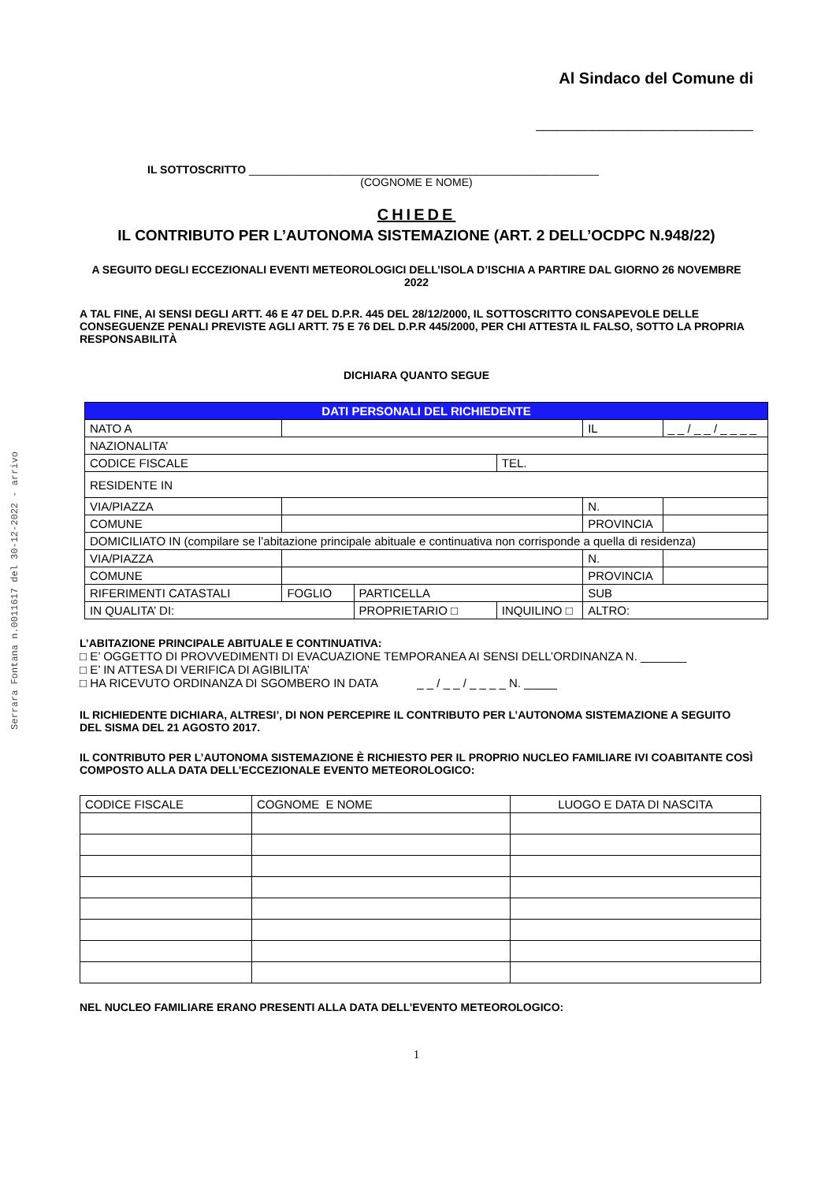Serrara Fontana n.0011617 del 30-12-2022 - arrivo
Al Sindaco del Comune di
_______________________________
IL SOTTOSCRITTO _________________________________________________________
(COGNOME E NOME)
CHIEDE
IL CONTRIBUTO PER L’AUTONOMA SISTEMAZIONE (ART. 2 DELL’OCDPC N.948/22)
A SEGUITO DEGLI ECCEZIONALI EVENTI METEOROLOGICI DELL’ISOLA D’ISCHIA A PARTIRE DAL GIORNO 26 NOVEMBRE 2022
A TAL FINE, AI SENSI DEGLI ARTT. 46 E 47 DEL D.P.R. 445 DEL 28/12/2000, IL SOTTOSCRITTO CONSAPEVOLE DELLE CONSEGUENZE PENALI PREVISTE AGLI ARTT. 75 E 76 DEL D.P.R 445/2000, PER CHI ATTESTA IL FALSO, SOTTO LA PROPRIA RESPONSABILITÀ
DICHIARA QUANTO SEGUE
| DATI PERSONALI DEL RICHIEDENTE | | | | | |
| --- | --- | --- | --- | --- | --- |
| NATO A | | | | IL | _ _ / _ _ / _ _ _ _ |
| NAZIONALITA’ | | | | | |
| CODICE FISCALE | | | TEL. | | |
| RESIDENTE IN | | | | | |
| VIA/PIAZZA | | | | N. | |
| COMUNE | | | | PROVINCIA | |
| DOMICILIATO IN (compilare se l’abitazione principale abituale e continuativa non corrisponde a quella di residenza) | | | | | |
| VIA/PIAZZA | | | | N. | |
| COMUNE | | | | PROVINCIA | |
| RIFERIMENTI CATASTALI | FOGLIO | PARTICELLA | | SUB | |
| IN QUALITA’ DI: | | PROPRIETARIO □ | INQUILINO □ | ALTRO: | |
L’ABITAZIONE PRINCIPALE ABITUALE E CONTINUATIVA:
□ E’ OGGETTO DI PROVVEDIMENTI DI EVACUAZIONE TEMPORANEA AI SENSI DELL’ORDINANZA N. _______
□ E’ IN ATTESA DI VERIFICA DI AGIBILITA’
□ HA RICEVUTO ORDINANZA DI SGOMBERO IN DATA _ _ / _ _ / _ _ _ _ N. _____
IL RICHIEDENTE DICHIARA, ALTRESI’, DI NON PERCEPIRE IL CONTRIBUTO PER L’AUTONOMA SISTEMAZIONE A SEGUITO DEL SISMA DEL 21 AGOSTO 2017.
IL CONTRIBUTO PER L’AUTONOMA SISTEMAZIONE È RICHIESTO PER IL PROPRIO NUCLEO FAMILIARE IVI COABITANTE COSÌ COMPOSTO ALLA DATA DELL’ECCEZIONALE EVENTO METEOROLOGICO:
| CODICE FISCALE | COGNOME E NOME | LUOGO E DATA DI NASCITA |
NEL NUCLEO FAMILIARE ERANO PRESENTI ALLA DATA DELL’EVENTO METEOROLOGICO:
1